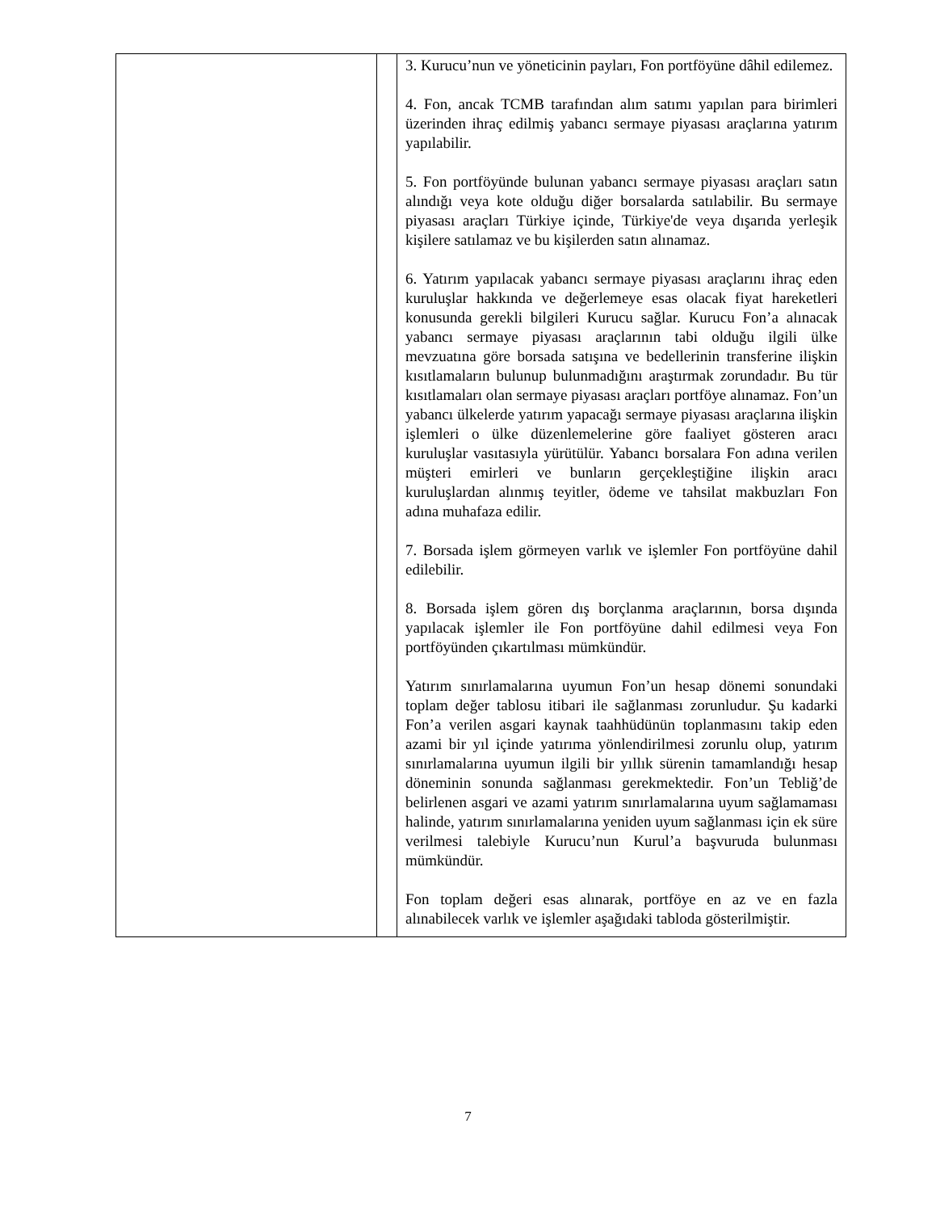| | | 3. Kurucu’nun ve yöneticinin payları, Fon portföyüne dâhil edilemez. 4. Fon, ancak TCMB tarafından alım satımı yapılan para birimleri üzerinden ihraç edilmiş yabancı sermaye piyasası araçlarına yatırım yapılabilir. 5. Fon portföyünde bulunan yabancı sermaye piyasası araçları satın alındığı veya kote olduğu diğer borsalarda satılabilir. Bu sermaye piyasası araçları Türkiye içinde, Türkiye'de veya dışarıda yerleşik kişilere satılamaz ve bu kişilerden satın alınamaz. 6. Yatırım yapılacak yabancı sermaye piyasası araçlarını ihraç eden kuruluşlar hakkında ve değerlemeye esas olacak fiyat hareketleri konusunda gerekli bilgileri Kurucu sağlar. Kurucu Fon’a alınacak yabancı sermaye piyasası araçlarının tabi olduğu ilgili ülke mevzuatına göre borsada satışına ve bedellerinin transferine ilişkin kısıtlamaların bulunup bulunmadığını araştırmak zorundadır. Bu tür kısıtlamaları olan sermaye piyasası araçları portföye alınamaz. Fon’un yabancı ülkelerde yatırım yapacağı sermaye piyasası araçlarına ilişkin işlemleri o ülke düzenlemelerine göre faaliyet gösteren aracı kuruluşlar vasıtasıyla yürütülür. Yabancı borsalara Fon adına verilen müşteri emirleri ve bunların gerçekleştiğine ilişkin aracı kuruluşlardan alınmış teyitler, ödeme ve tahsilat makbuzları Fon adına muhafaza edilir. 7. Borsada işlem görmeyen varlık ve işlemler Fon portföyüne dahil edilebilir. 8. Borsada işlem gören dış borçlanma araçlarının, borsa dışında yapılacak işlemler ile Fon portföyüne dahil edilmesi veya Fon portföyünden çıkartılması mümkündür. Yatırım sınırlamalarına uyumun Fon’un hesap dönemi sonundaki toplam değer tablosu itibari ile sağlanması zorunludur. Şu kadarki Fon’a verilen asgari kaynak taahhüdünün toplanmasını takip eden azami bir yıl içinde yatırıma yönlendirilmesi zorunlu olup, yatırım sınırlamalarına uyumun ilgili bir yıllık sürenin tamamlandığı hesap döneminin sonunda sağlanması gerekmektedir. Fon’un Tebliğ’de belirlenen asgari ve azami yatırım sınırlamalarına uyum sağlamaması halinde, yatırım sınırlamalarına yeniden uyum sağlanması için ek süre verilmesi talebiyle Kurucu’nun Kurul’a başvuruda bulunması mümkündür. Fon toplam değeri esas alınarak, portföye en az ve en fazla alınabilecek varlık ve işlemler aşağıdaki tabloda gösterilmiştir. |
7